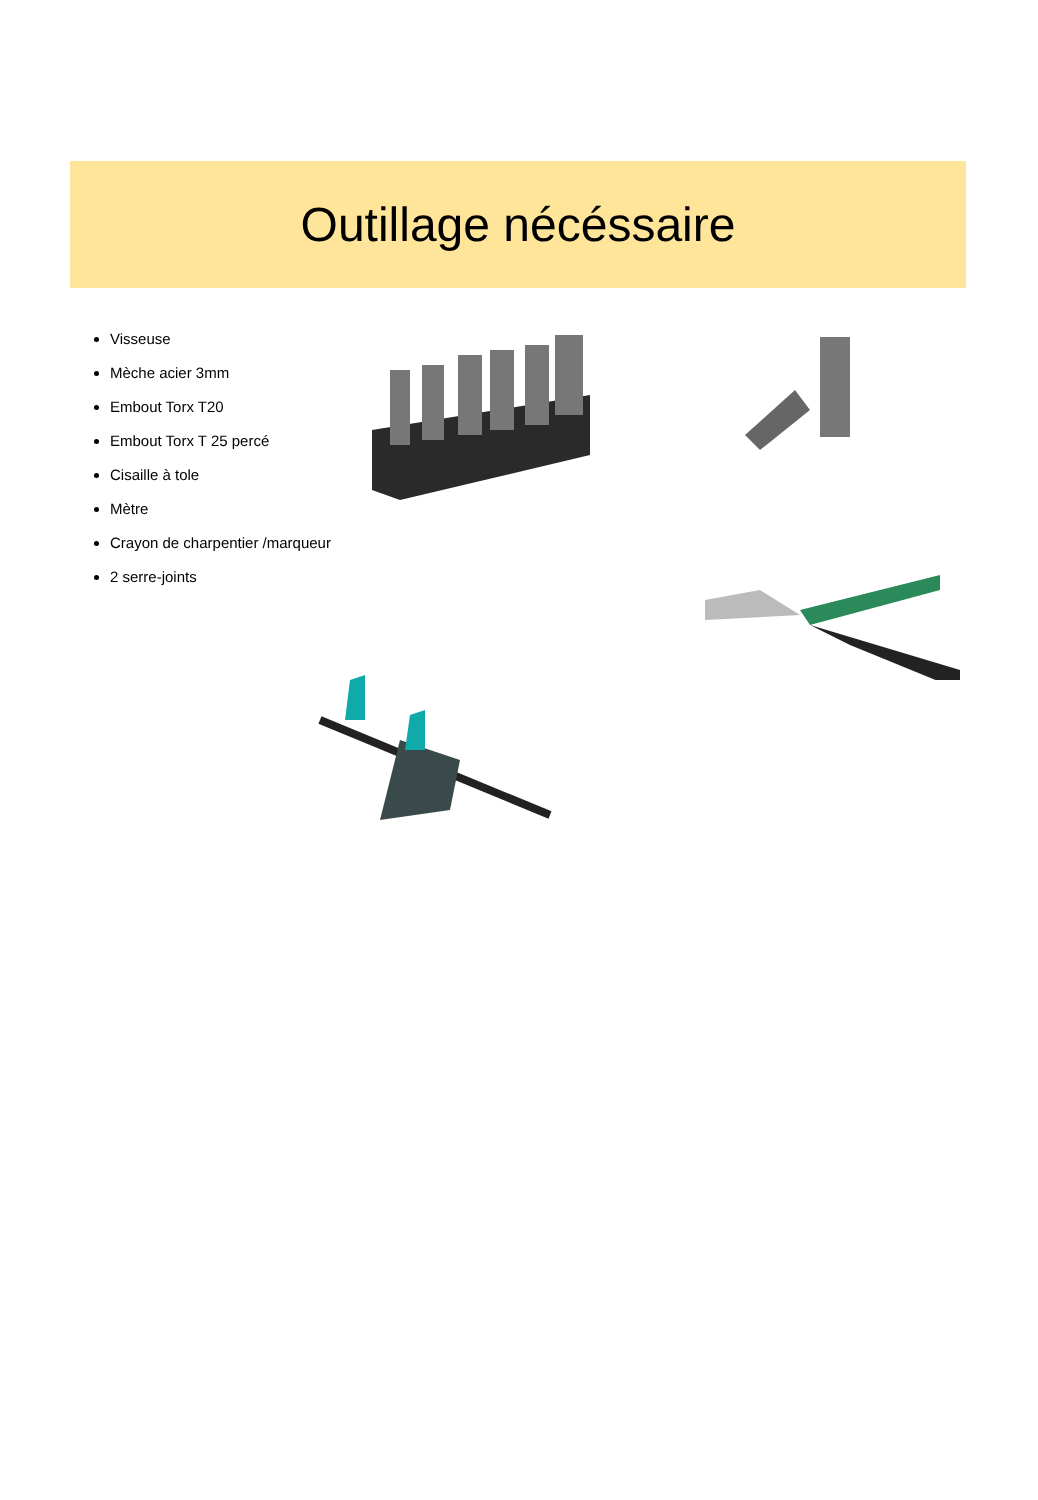Outillage nécéssaire
Visseuse
Mèche acier 3mm
Embout Torx T20
Embout Torx T 25 percé
Cisaille à tole
Mètre
Crayon de charpentier /marqueur
2 serre-joints